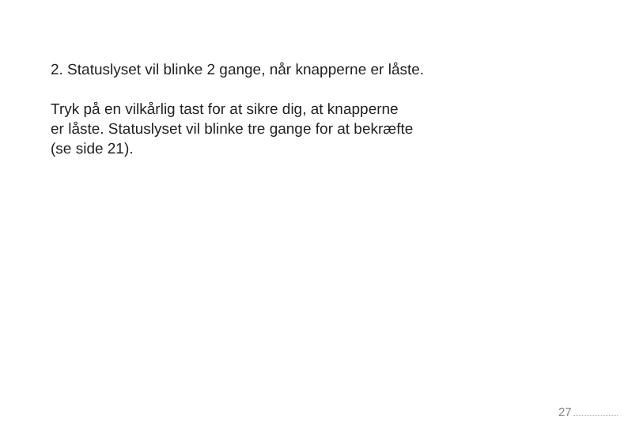2. Statuslyset vil blinke 2 gange, når knapperne er låste.
Tryk på en vilkårlig tast for at sikre dig, at knapperne
er låste. Statuslyset vil blinke tre gange for at bekræfte
(se side 21).
27